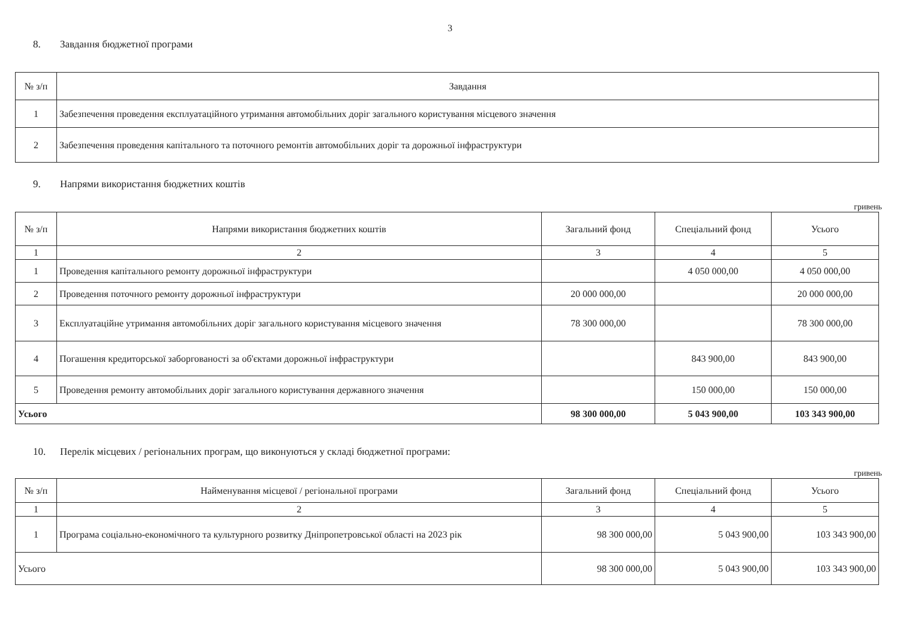3
8. Завдання бюджетної програми
| № з/п | Завдання |
| --- | --- |
| 1 | Забезпечення проведення експлуатаційного утримання автомобільних доріг загального користування місцевого значення |
| 2 | Забезпечення проведення капітального та поточного ремонтів автомобільних доріг та дорожньої інфраструктури |
9. Напрями використання бюджетних коштів
гривень
| № з/п | Напрями використання бюджетних коштів | Загальний фонд | Спеціальний фонд | Усього |
| --- | --- | --- | --- | --- |
| 1 | 2 | 3 | 4 | 5 |
| 1 | Проведення капітального ремонту дорожньої інфраструктури | | 4 050 000,00 | 4 050 000,00 |
| 2 | Проведення поточного ремонту дорожньої інфраструктури | 20 000 000,00 | | 20 000 000,00 |
| 3 | Експлуатаційне утримання автомобільних доріг загального користування місцевого значення | 78 300 000,00 | | 78 300 000,00 |
| 4 | Погашення кредиторської заборгованості за об'єктами дорожньої інфраструктури | | 843 900,00 | 843 900,00 |
| 5 | Проведення ремонту автомобільних доріг загального користування державного значення | | 150 000,00 | 150 000,00 |
| Усього | | 98 300 000,00 | 5 043 900,00 | 103 343 900,00 |
10. Перелік місцевих / регіональних програм, що виконуються у складі бюджетної програми:
гривень
| № з/п | Найменування місцевої / регіональної програми | Загальний фонд | Спеціальний фонд | Усього |
| --- | --- | --- | --- | --- |
| 1 | 2 | 3 | 4 | 5 |
| 1 | Програма соціально-економічного та культурного розвитку Дніпропетровської області на 2023 рік | 98 300 000,00 | 5 043 900,00 | 103 343 900,00 |
| Усього | | 98 300 000,00 | 5 043 900,00 | 103 343 900,00 |